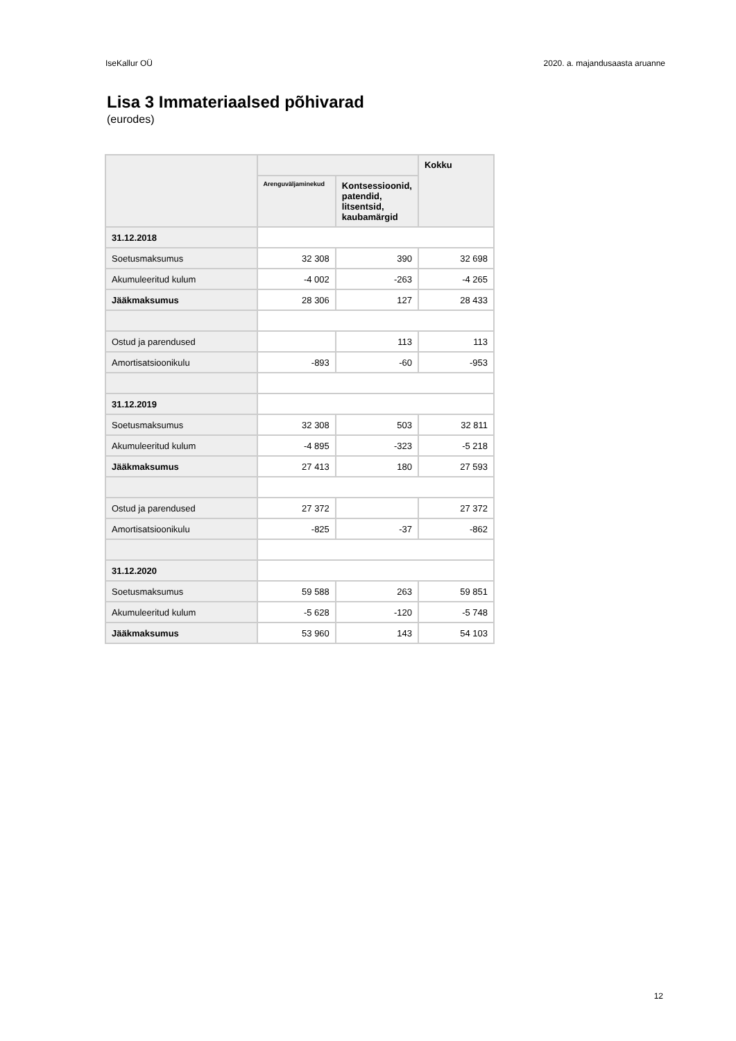IseKallur OÜ 2020. a. majandusaasta aruanne
Lisa 3 Immateriaalsed põhivarad
(eurodes)
| | | | Kokku |
| --- | --- | --- | --- |
| | Arenguväljaminekud | Kontsessioonid, patendid, litsentsid, kaubamärgid | |
| 31.12.2018 | | | |
| Soetusmaksumus | 32 308 | 390 | 32 698 |
| Akumuleeritud kulum | -4 002 | -263 | -4 265 |
| Jääkmaksumus | 28 306 | 127 | 28 433 |
| Ostud ja parendused | | 113 | 113 |
| Amortisatsioonikulu | -893 | -60 | -953 |
| 31.12.2019 | | | |
| Soetusmaksumus | 32 308 | 503 | 32 811 |
| Akumuleeritud kulum | -4 895 | -323 | -5 218 |
| Jääkmaksumus | 27 413 | 180 | 27 593 |
| Ostud ja parendused | 27 372 | | 27 372 |
| Amortisatsioonikulu | -825 | -37 | -862 |
| 31.12.2020 | | | |
| Soetusmaksumus | 59 588 | 263 | 59 851 |
| Akumuleeritud kulum | -5 628 | -120 | -5 748 |
| Jääkmaksumus | 53 960 | 143 | 54 103 |
12